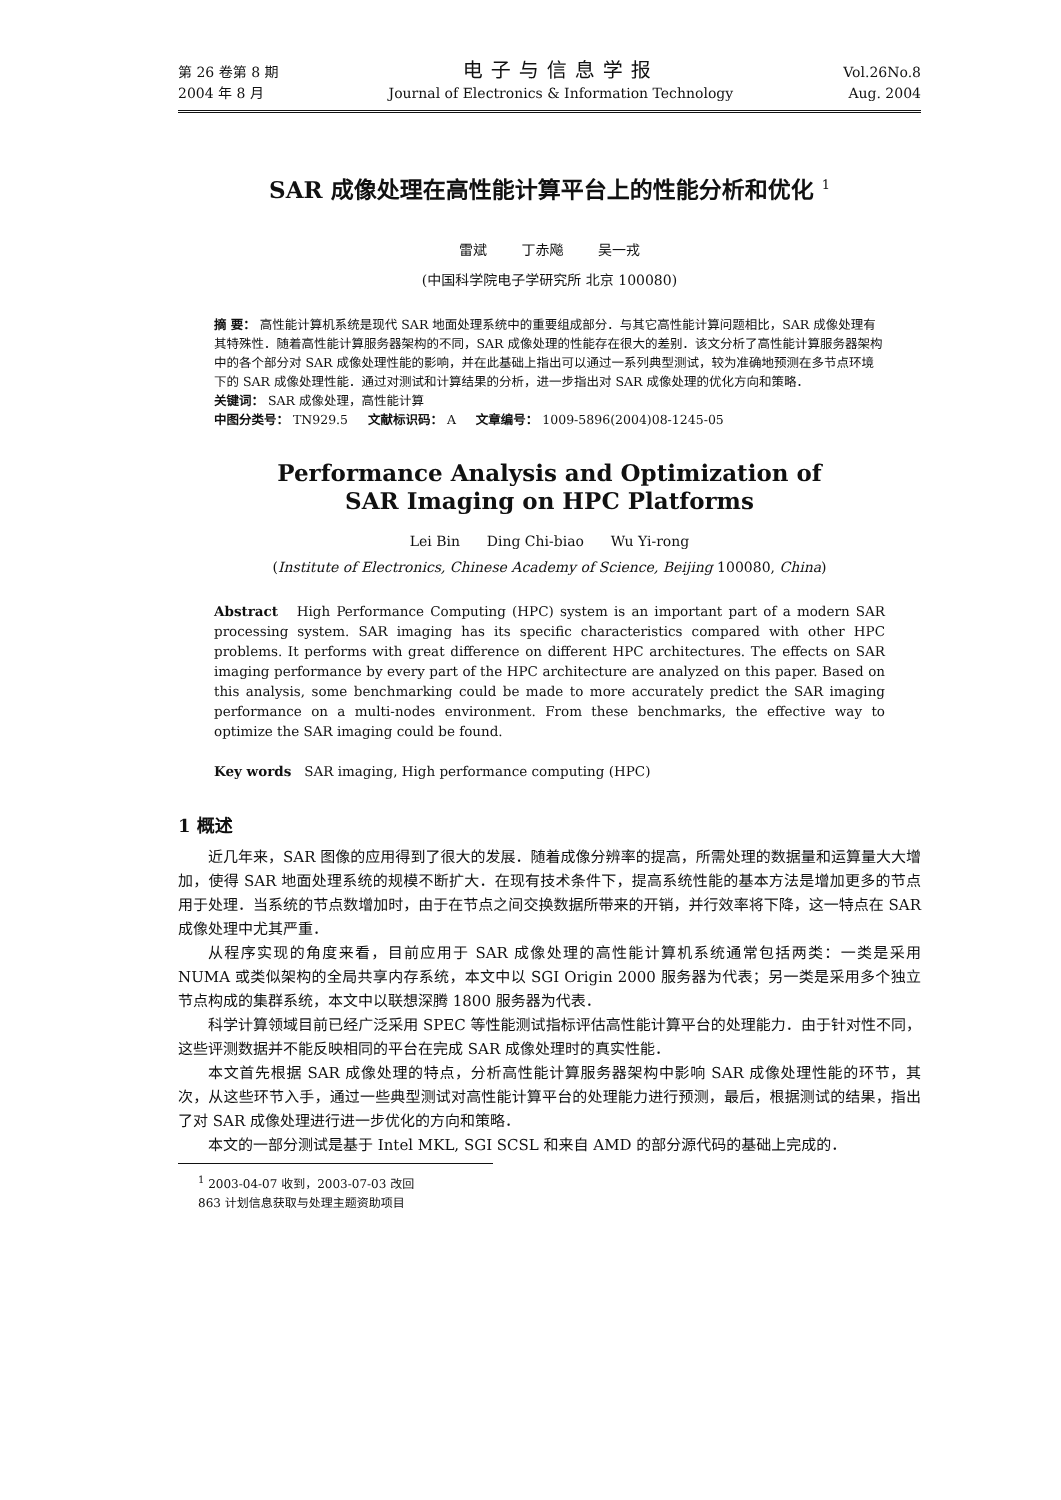第 26 卷第 8 期
2004 年 8 月
电子与信息学报
Journal of Electronics & Information Technology
Vol.26No.8
Aug. 2004
SAR 成像处理在高性能计算平台上的性能分析和优化 <sup>1</sup>
雷斌 丁赤飚 吴一戎
(中国科学院电子学研究所 北京 100080)
摘 要： 高性能计算机系统是现代 SAR 地面处理系统中的重要组成部分．与其它高性能计算问题相比，SAR 成像处理有其特殊性．随着高性能计算服务器架构的不同，SAR 成像处理的性能存在很大的差别．该文分析了高性能计算服务器架构中的各个部分对 SAR 成像处理性能的影响，并在此基础上指出可以通过一系列典型测试，较为准确地预测在多节点环境下的 SAR 成像处理性能．通过对测试和计算结果的分析，进一步指出对 SAR 成像处理的优化方向和策略．
关键词： SAR 成像处理，高性能计算
中图分类号： TN929.5 文献标识码： A 文章编号： 1009-5896(2004)08-1245-05
Performance Analysis and Optimization of
SAR Imaging on HPC Platforms
Lei Bin Ding Chi-biao Wu Yi-rong
(Institute of Electronics, Chinese Academy of Science, Beijing 100080, China)
Abstract High Performance Computing (HPC) system is an important part of a modern SAR processing system. SAR imaging has its specific characteristics compared with other HPC problems. It performs with great difference on different HPC architectures. The effects on SAR imaging performance by every part of the HPC architecture are analyzed on this paper. Based on this analysis, some benchmarking could be made to more accurately predict the SAR imaging performance on a multi-nodes environment. From these benchmarks, the effective way to optimize the SAR imaging could be found.
Key words SAR imaging, High performance computing (HPC)
1 概述
近几年来，SAR 图像的应用得到了很大的发展．随着成像分辨率的提高，所需处理的数据量和运算量大大增加，使得 SAR 地面处理系统的规模不断扩大．在现有技术条件下，提高系统性能的基本方法是增加更多的节点用于处理．当系统的节点数增加时，由于在节点之间交换数据所带来的开销，并行效率将下降，这一特点在 SAR 成像处理中尤其严重．
从程序实现的角度来看，目前应用于 SAR 成像处理的高性能计算机系统通常包括两类：一类是采用 NUMA 或类似架构的全局共享内存系统，本文中以 SGI Origin 2000 服务器为代表；另一类是采用多个独立节点构成的集群系统，本文中以联想深腾 1800 服务器为代表．
科学计算领域目前已经广泛采用 SPEC 等性能测试指标评估高性能计算平台的处理能力．由于针对性不同，这些评测数据并不能反映相同的平台在完成 SAR 成像处理时的真实性能．
本文首先根据 SAR 成像处理的特点，分析高性能计算服务器架构中影响 SAR 成像处理性能的环节，其次，从这些环节入手，通过一些典型测试对高性能计算平台的处理能力进行预测，最后，根据测试的结果，指出了对 SAR 成像处理进行进一步优化的方向和策略．
本文的一部分测试是基于 Intel MKL, SGI SCSL 和来自 AMD 的部分源代码的基础上完成的．
<sup>1</sup> 2003-04-07 收到，2003-07-03 改回
863 计划信息获取与处理主题资助项目